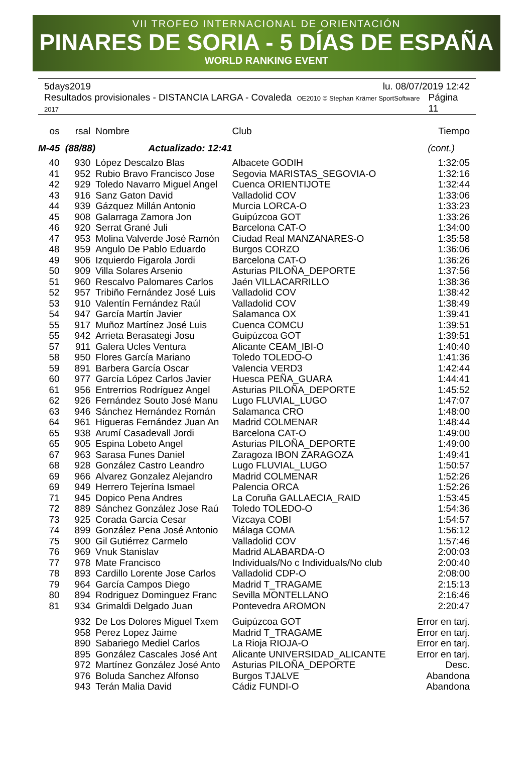VII TROFEO INTERNACIONAL DE ORIENTACIÓN
PINARES DE SORIA - 5 DÍAS DE ESPAÑA
WORLD RANKING EVENT
5days2019 lu. 08/07/2019 12:42
Resultados provisionales - DISTANCIA LARGA - Covaleda OE2010 © Stephan Krämer SportSoftware 2017 Página 11
| os | rsal | Nombre | Club | Tiempo |
| --- | --- | --- | --- | --- |
| M-45 (88/88) Actualizado: 12:41 | | | | (cont.) |
| 40 | 930 | López Descalzo Blas | Albacete GODIH | 1:32:05 |
| 41 | 952 | Rubio Bravo Francisco Jose | Segovia MARISTAS_SEGOVIA-O | 1:32:16 |
| 42 | 929 | Toledo Navarro Miguel Angel | Cuenca ORIENTIJOTE | 1:32:44 |
| 43 | 916 | Sanz Gaton David | Valladolid COV | 1:33:06 |
| 44 | 939 | Gázquez Millán Antonio | Murcia LORCA-O | 1:33:23 |
| 45 | 908 | Galarraga Zamora Jon | Guipúzcoa GOT | 1:33:26 |
| 46 | 920 | Serrat Grané Juli | Barcelona CAT-O | 1:34:00 |
| 47 | 953 | Molina Valverde José Ramón | Ciudad Real MANZANARES-O | 1:35:58 |
| 48 | 959 | Angulo De Pablo Eduardo | Burgos CORZO | 1:36:06 |
| 49 | 906 | Izquierdo Figarola Jordi | Barcelona CAT-O | 1:36:26 |
| 50 | 909 | Villa Solares Arsenio | Asturias PILOÑA_DEPORTE | 1:37:56 |
| 51 | 960 | Rescalvo Palomares Carlos | Jaén VILLACARRILLO | 1:38:36 |
| 52 | 957 | Tribiño Fernández José Luis | Valladolid COV | 1:38:42 |
| 53 | 910 | Valentín Fernández Raúl | Valladolid COV | 1:38:49 |
| 54 | 947 | García Martín Javier | Salamanca OX | 1:39:41 |
| 55 | 917 | Muñoz Martínez José Luis | Cuenca COMCU | 1:39:51 |
| 55 | 942 | Arrieta Berasategi Josu | Guipúzcoa GOT | 1:39:51 |
| 57 | 911 | Galera Ucles Ventura | Alicante CEAM_IBI-O | 1:40:40 |
| 58 | 950 | Flores García Mariano | Toledo TOLEDO-O | 1:41:36 |
| 59 | 891 | Barbera García Oscar | Valencia VERD3 | 1:42:44 |
| 60 | 977 | García López Carlos Javier | Huesca PEÑA_GUARA | 1:44:41 |
| 61 | 956 | Entrerrios Rodríguez Angel | Asturias PILOÑA_DEPORTE | 1:45:52 |
| 62 | 926 | Fernández Souto José Manu | Lugo FLUVIAL_LUGO | 1:47:07 |
| 63 | 946 | Sánchez Hernández Román | Salamanca CRO | 1:48:00 |
| 64 | 961 | Higueras Fernández Juan An | Madrid COLMENAR | 1:48:44 |
| 65 | 938 | Arumí Casadevall Jordi | Barcelona CAT-O | 1:49:00 |
| 65 | 905 | Espina Lobeto Angel | Asturias PILOÑA_DEPORTE | 1:49:00 |
| 67 | 963 | Sarasa Funes Daniel | Zaragoza IBON ZARAGOZA | 1:49:41 |
| 68 | 928 | González Castro Leandro | Lugo FLUVIAL_LUGO | 1:50:57 |
| 69 | 966 | Alvarez Gonzalez Alejandro | Madrid COLMENAR | 1:52:26 |
| 69 | 949 | Herrero Tejerína Ismael | Palencia ORCA | 1:52:26 |
| 71 | 945 | Dopico Pena Andres | La Coruña GALLAECIA_RAID | 1:53:45 |
| 72 | 889 | Sánchez González Jose Raú | Toledo TOLEDO-O | 1:54:36 |
| 73 | 925 | Corada García Cesar | Vizcaya COBI | 1:54:57 |
| 74 | 899 | González Pena José Antonio | Málaga COMA | 1:56:12 |
| 75 | 900 | Gil Gutiérrez Carmelo | Valladolid COV | 1:57:46 |
| 76 | 969 | Vnuk Stanislav | Madrid ALABARDA-O | 2:00:03 |
| 77 | 978 | Mate Francisco | Individuals/No c Individuals/No club | 2:00:40 |
| 78 | 893 | Cardillo Lorente Jose Carlos | Valladolid CDP-O | 2:08:00 |
| 79 | 964 | García Campos Diego | Madrid T_TRAGAME | 2:15:13 |
| 80 | 894 | Rodriguez Dominguez Franc | Sevilla MONTELLANO | 2:16:46 |
| 81 | 934 | Grimaldi Delgado Juan | Pontevedra AROMON | 2:20:47 |
| | 932 | De Los Dolores Miguel Txem | Guipúzcoa GOT | Error en tarj. |
| | 958 | Perez Lopez Jaime | Madrid T_TRAGAME | Error en tarj. |
| | 890 | Sabariego Mediel Carlos | La Rioja RIOJA-O | Error en tarj. |
| | 895 | González Cascales José Ant | Alicante UNIVERSIDAD_ALICANTE | Error en tarj. |
| | 972 | Martínez González José Anto | Asturias PILOÑA_DEPORTE | Desc. |
| | 976 | Boluda Sanchez Alfonso | Burgos TJALVE | Abandona |
| | 943 | Terán Malia David | Cádiz FUNDI-O | Abandona |